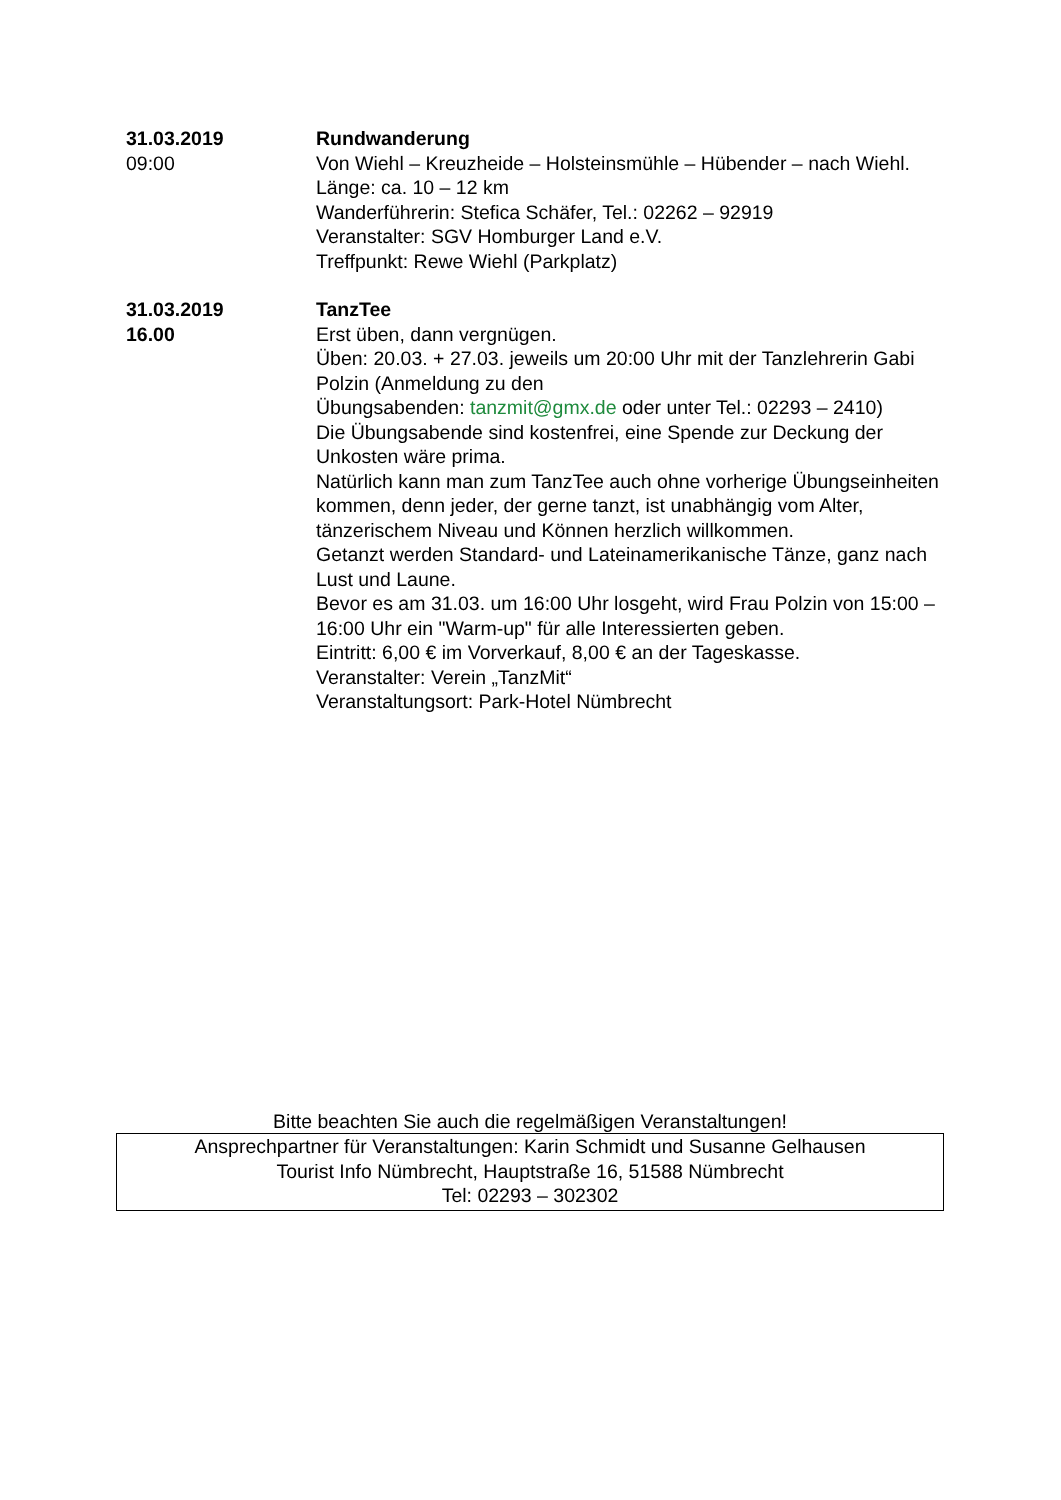31.03.2019
09:00
Rundwanderung
Von Wiehl – Kreuzheide – Holsteinsmühle – Hübender – nach Wiehl.
Länge: ca. 10 – 12 km
Wanderführerin: Stefica Schäfer, Tel.: 02262 – 92919
Veranstalter: SGV Homburger Land e.V.
Treffpunkt: Rewe Wiehl (Parkplatz)
31.03.2019
16.00
TanzTee
Erst üben, dann vergnügen.
Üben: 20.03. + 27.03. jeweils um 20:00 Uhr mit der Tanzlehrerin Gabi Polzin (Anmeldung zu den
Übungsabenden: tanzmit@gmx.de oder unter Tel.: 02293 – 2410)
Die Übungsabende sind kostenfrei, eine Spende zur Deckung der Unkosten wäre prima.
Natürlich kann man zum TanzTee auch ohne vorherige Übungseinheiten kommen, denn jeder, der gerne tanzt, ist unabhängig vom Alter, tänzerischem Niveau und Können herzlich willkommen.
Getanzt werden Standard- und Lateinamerikanische Tänze, ganz nach Lust und Laune.
Bevor es am 31.03. um 16:00 Uhr losgeht, wird Frau Polzin von 15:00 – 16:00 Uhr ein "Warm-up" für alle Interessierten geben.
Eintritt: 6,00 € im Vorverkauf, 8,00 € an der Tageskasse.
Veranstalter: Verein „TanzMit“
Veranstaltungsort: Park-Hotel Nümbrecht
Bitte beachten Sie auch die regelmäßigen Veranstaltungen!
Ansprechpartner für Veranstaltungen: Karin Schmidt und Susanne Gelhausen
Tourist Info Nümbrecht, Hauptstraße 16, 51588 Nümbrecht
Tel: 02293 – 302302